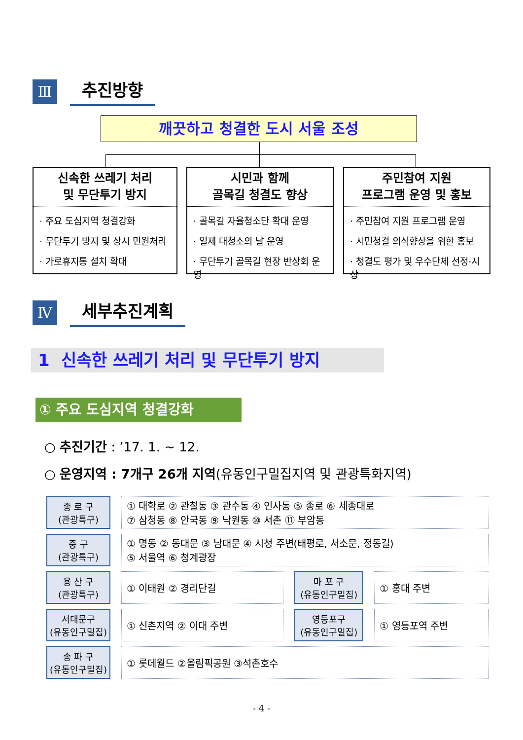Ⅲ
추진방향
깨끗하고 청결한 도시 서울 조성
신속한 쓰레기 처리
및 무단투기 방지
· 주요 도심지역 청결강화
· 무단투기 방지 및 상시 민원처리
· 가로휴지통 설치 확대
시민과 함께
골목길 청결도 향상
· 골목길 자율청소단 확대 운영
· 일제 대청소의 날 운영
· 무단투기 골목길 현장 반상회 운영
주민참여 지원
프로그램 운영 및 홍보
· 주민참여 지원 프로그램 운영
· 시민청결 의식향상을 위한 홍보
· 청결도 평가 및 우수단체 선정·시상
Ⅳ
세부추진계획
1 신속한 쓰레기 처리 및 무단투기 방지
① 주요 도심지역 청결강화
○ 추진기간 : ’17. 1. ~ 12.
○ 운영지역 : 7개구 26개 지역(유동인구밀집지역 및 관광특화지역)
| 종 로 구 (관광특구) | | ① 대학로 ② 관철동 ③ 관수동 ④ 인사동 ⑤ 종로 ⑥ 세종대로 ⑦ 삼청동 ⑧ 안국동 ⑨ 낙원동 ⑩ 서촌 ⑪ 부암동 | | | | |
| 중 구 (관광특구) | | ① 명동 ② 동대문 ③ 남대문 ④ 시청 주변(태평로, 서소문, 정동길) ⑤ 서울역 ⑥ 청계광장 | | | | |
| 용 산 구 (관광특구) | | ① 이태원 ② 경리단길 | | 마 포 구 (유동인구밀집) | | ① 홍대 주변 |
| 서대문구 (유동인구밀집) | | ① 신촌지역 ② 이대 주변 | | 영등포구 (유동인구밀집) | | ① 영등포역 주변 |
| 송 파 구 (유동인구밀집) | | ① 롯데월드 ②올림픽공원 ③석촌호수 | | | | |
- 4 -